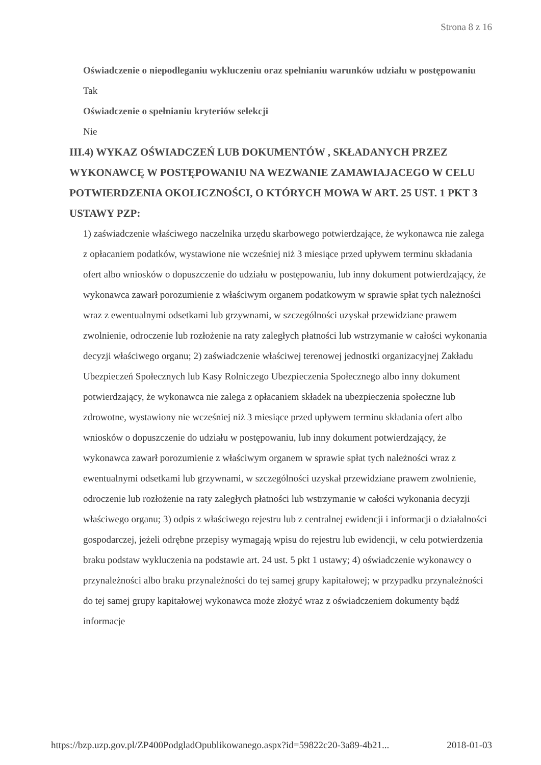Strona 8 z 16
Oświadczenie o niepodleganiu wykluczeniu oraz spełnianiu warunków udziału w postępowaniu
Tak
Oświadczenie o spełnianiu kryteriów selekcji
Nie
III.4) WYKAZ OŚWIADCZEŃ LUB DOKUMENTÓW , SKŁADANYCH PRZEZ WYKONAWCĘ W POSTĘPOWANIU NA WEZWANIE ZAMAWIAJACEGO W CELU POTWIERDZENIA OKOLICZNOŚCI, O KTÓRYCH MOWA W ART. 25 UST. 1 PKT 3 USTAWY PZP:
1) zaświadczenie właściwego naczelnika urzędu skarbowego potwierdzające, że wykonawca nie zalega z opłacaniem podatków, wystawione nie wcześniej niż 3 miesiące przed upływem terminu składania ofert albo wniosków o dopuszczenie do udziału w postępowaniu, lub inny dokument potwierdzający, że wykonawca zawarł porozumienie z właściwym organem podatkowym w sprawie spłat tych należności wraz z ewentualnymi odsetkami lub grzywnami, w szczególności uzyskał przewidziane prawem zwolnienie, odroczenie lub rozłożenie na raty zaległych płatności lub wstrzymanie w całości wykonania decyzji właściwego organu; 2) zaświadczenie właściwej terenowej jednostki organizacyjnej Zakładu Ubezpieczeń Społecznych lub Kasy Rolniczego Ubezpieczenia Społecznego albo inny dokument potwierdzający, że wykonawca nie zalega z opłacaniem składek na ubezpieczenia społeczne lub zdrowotne, wystawiony nie wcześniej niż 3 miesiące przed upływem terminu składania ofert albo wniosków o dopuszczenie do udziału w postępowaniu, lub inny dokument potwierdzający, że wykonawca zawarł porozumienie z właściwym organem w sprawie spłat tych należności wraz z ewentualnymi odsetkami lub grzywnami, w szczególności uzyskał przewidziane prawem zwolnienie, odroczenie lub rozłożenie na raty zaległych płatności lub wstrzymanie w całości wykonania decyzji właściwego organu; 3) odpis z właściwego rejestru lub z centralnej ewidencji i informacji o działalności gospodarczej, jeżeli odrębne przepisy wymagają wpisu do rejestru lub ewidencji, w celu potwierdzenia braku podstaw wykluczenia na podstawie art. 24 ust. 5 pkt 1 ustawy; 4) oświadczenie wykonawcy o przynależności albo braku przynależności do tej samej grupy kapitałowej; w przypadku przynależności do tej samej grupy kapitałowej wykonawca może złożyć wraz z oświadczeniem dokumenty bądź informacje
https://bzp.uzp.gov.pl/ZP400PodgladOpublikowanego.aspx?id=59822c20-3a89-4b21... 2018-01-03